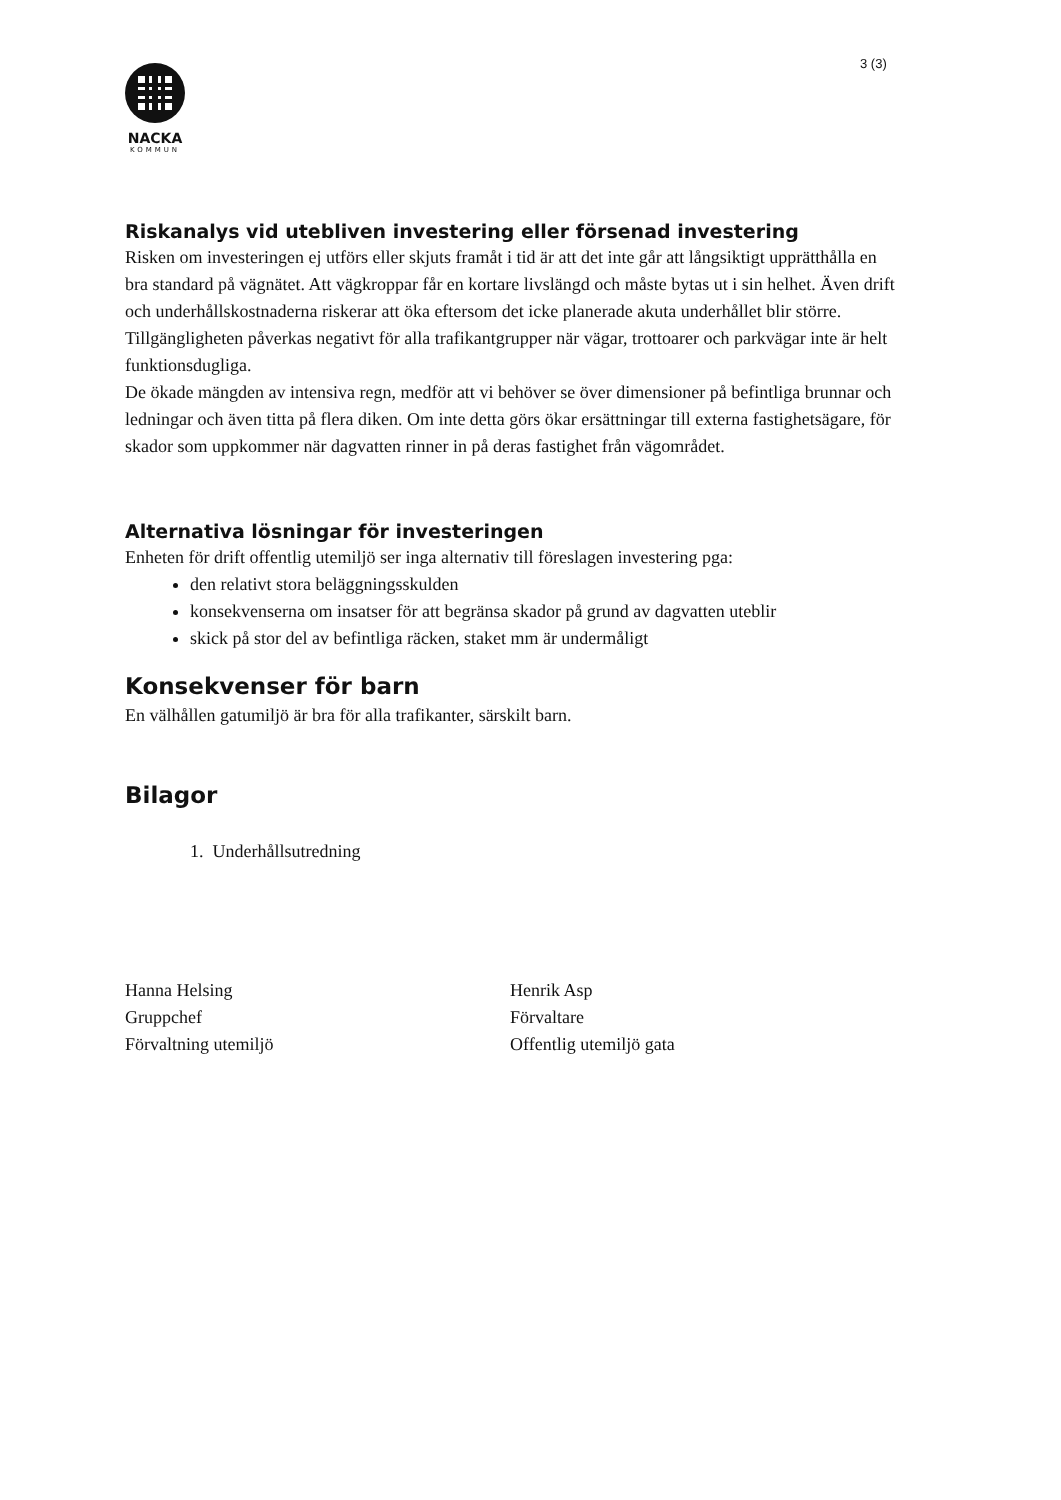3 (3)
NACKA
KOMMUN
Riskanalys vid utebliven investering eller försenad investering
Risken om investeringen ej utförs eller skjuts framåt i tid är att det inte går att långsiktigt upprätthålla en bra standard på vägnätet. Att vägkroppar får en kortare livslängd och måste bytas ut i sin helhet. Även drift och underhållskostnaderna riskerar att öka eftersom det icke planerade akuta underhållet blir större.
Tillgängligheten påverkas negativt för alla trafikantgrupper när vägar, trottoarer och parkvägar inte är helt funktionsdugliga.
De ökade mängden av intensiva regn, medför att vi behöver se över dimensioner på befintliga brunnar och ledningar och även titta på flera diken. Om inte detta görs ökar ersättningar till externa fastighetsägare, för skador som uppkommer när dagvatten rinner in på deras fastighet från vägområdet.
Alternativa lösningar för investeringen
Enheten för drift offentlig utemiljö ser inga alternativ till föreslagen investering pga:
den relativt stora beläggningsskulden
konsekvenserna om insatser för att begränsa skador på grund av dagvatten uteblir
skick på stor del av befintliga räcken, staket mm är undermåligt
Konsekvenser för barn
En välhållen gatumiljö är bra för alla trafikanter, särskilt barn.
Bilagor
1. Underhållsutredning
Hanna Helsing
Gruppchef
Förvaltning utemiljö
Henrik Asp
Förvaltare
Offentlig utemiljö gata